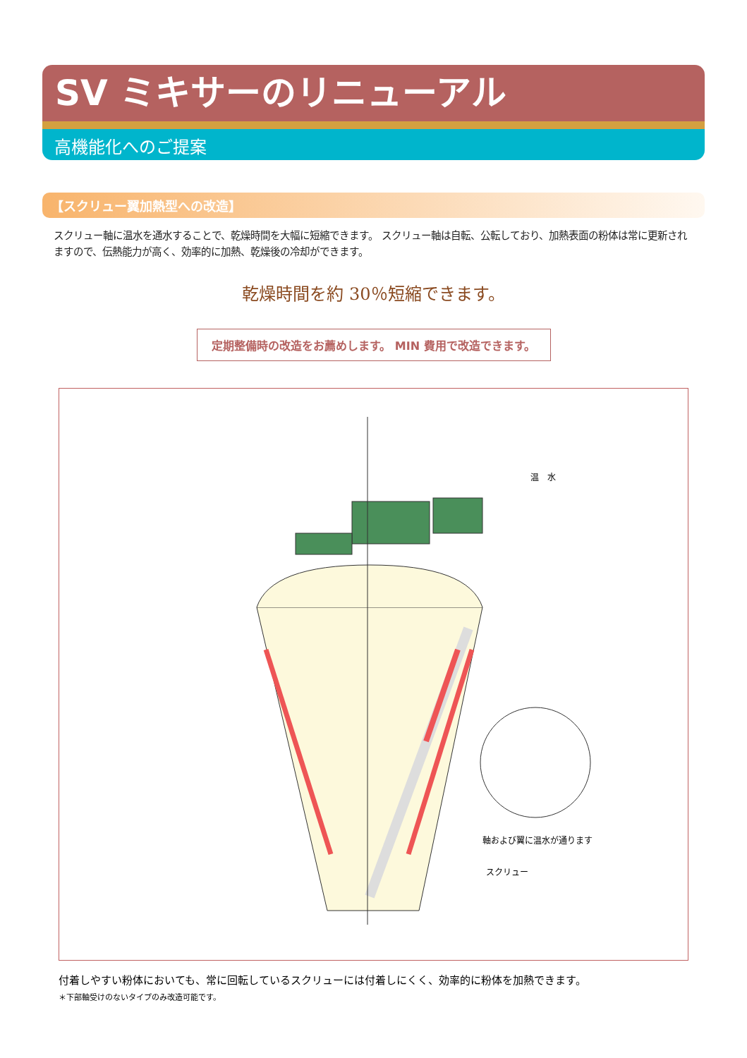SV ミキサーのリニューアル
高機能化へのご提案
【スクリュー翼加熱型への改造】
スクリュー軸に温水を通水することで、乾燥時間を大幅に短縮できます。 スクリュー軸は自転、公転しており、加熱表面の粉体は常に更新されますので、伝熱能力が高く、効率的に加熱、乾燥後の冷却ができます。
乾燥時間を約 30％短縮できます。
定期整備時の改造をお薦めします。 MIN 費用で改造できます。
温　水
軸および翼に温水が通ります
スクリュー
付着しやすい粉体においても、常に回転しているスクリューには付着しにくく、効率的に粉体を加熱できます。
＊下部軸受けのないタイプのみ改造可能です。